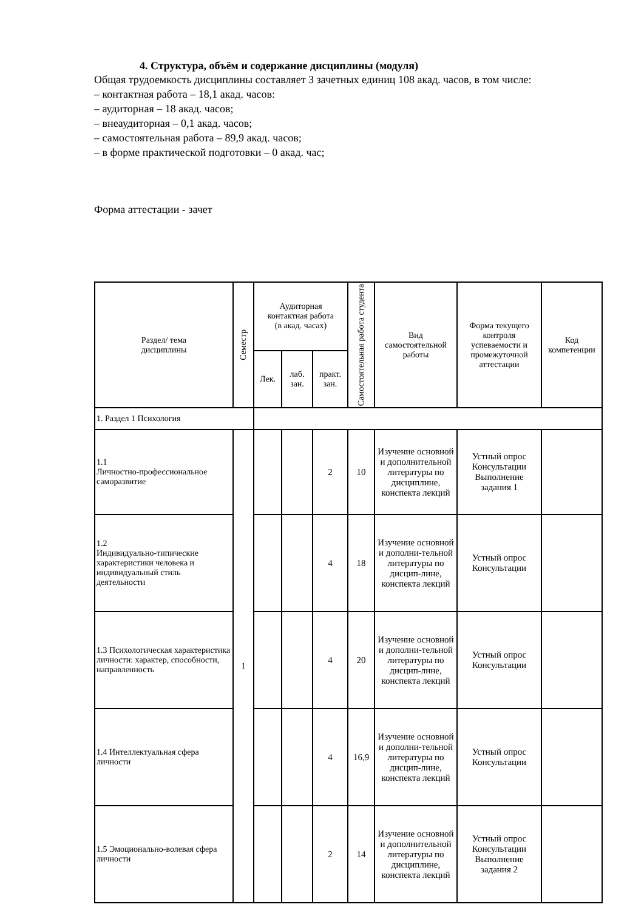4. Структура, объём и содержание дисциплины (модуля)
Общая трудоемкость дисциплины составляет 3 зачетных единиц 108 акад. часов, в том числе:
– контактная работа – 18,1 акад. часов:
– аудиторная – 18 акад. часов;
– внеаудиторная – 0,1 акад. часов;
– самостоятельная работа – 89,9 акад. часов;
– в форме практической подготовки – 0 акад. час;
Форма аттестации - зачет
| Раздел/ тема дисциплины | Семестр | Аудиторная контактная работа (в акад. часах) | | | Самостоятельная работа студента | Вид самостоятельной работы | Форма текущего контроля успеваемости и промежуточной аттестации | Код компетенции |
| --- | --- | --- | --- | --- | --- | --- | --- | --- |
| | | Лек. | лаб. зан. | практ. зан. | | | | |
| 1. Раздел 1 Психология | | | | | | | | |
| 1.1 Личностно-профессиональное саморазвитие | 1 | | | 2 | 10 | Изучение основной и дополнительной литературы по дисциплине, конспекта лекций | Устный опрос Консультации Выполнение задания 1 | |
| 1.2 Индивидуально-типические характеристики человека и индивидуальный стиль деятельности | | | | 4 | 18 | Изучение основной и дополни-тельной литературы по дисцип-лине, конспекта лекций | Устный опрос Консультации | |
| 1.3 Психологическая характеристика личности: характер, способности, направленность | | | | 4 | 20 | Изучение основной и дополни-тельной литературы по дисцип-лине, конспекта лекций | Устный опрос Консультации | |
| 1.4 Интеллектуальная сфера личности | | | | 4 | 16,9 | Изучение основной и дополни-тельной литературы по дисцип-лине, конспекта лекций | Устный опрос Консультации | |
| 1.5 Эмоционально-волевая сфера личности | | | | 2 | 14 | Изучение основной и дополнительной литературы по дисциплине, конспекта лекций | Устный опрос Консультации Выполнение задания 2 | |